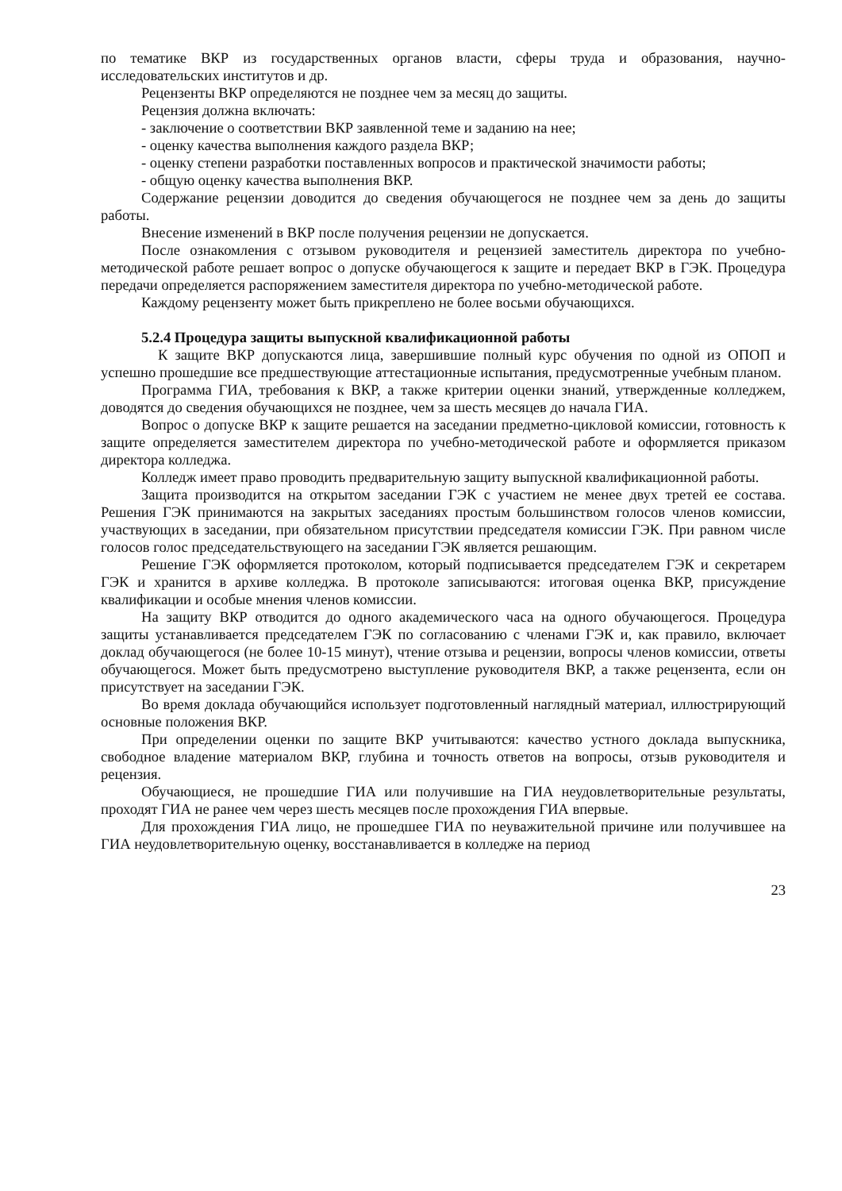по тематике ВКР из государственных органов власти, сферы труда и образования, научно-исследовательских институтов и др.
Рецензенты ВКР определяются не позднее чем за месяц до защиты.
Рецензия должна включать:
- заключение о соответствии ВКР заявленной теме и заданию на нее;
- оценку качества выполнения каждого раздела ВКР;
- оценку степени разработки поставленных вопросов и практической значимости работы;
- общую оценку качества выполнения ВКР.
Содержание рецензии доводится до сведения обучающегося не позднее чем за день до защиты работы.
Внесение изменений в ВКР после получения рецензии не допускается.
После ознакомления с отзывом руководителя и рецензией заместитель директора по учебно-методической работе решает вопрос о допуске обучающегося к защите и передает ВКР в ГЭК. Процедура передачи определяется распоряжением заместителя директора по учебно-методической работе.
Каждому рецензенту может быть прикреплено не более восьми обучающихся.
5.2.4 Процедура защиты выпускной квалификационной работы
К защите ВКР допускаются лица, завершившие полный курс обучения по одной из ОПОП и успешно прошедшие все предшествующие аттестационные испытания, предусмотренные учебным планом.
Программа ГИА, требования к ВКР, а также критерии оценки знаний, утвержденные колледжем, доводятся до сведения обучающихся не позднее, чем за шесть месяцев до начала ГИА.
Вопрос о допуске ВКР к защите решается на заседании предметно-цикловой комиссии, готовность к защите определяется заместителем директора по учебно-методической работе и оформляется приказом директора колледжа.
Колледж имеет право проводить предварительную защиту выпускной квалификационной работы.
Защита производится на открытом заседании ГЭК с участием не менее двух третей ее состава. Решения ГЭК принимаются на закрытых заседаниях простым большинством голосов членов комиссии, участвующих в заседании, при обязательном присутствии председателя комиссии ГЭК. При равном числе голосов голос председательствующего на заседании ГЭК является решающим.
Решение ГЭК оформляется протоколом, который подписывается председателем ГЭК и секретарем ГЭК и хранится в архиве колледжа. В протоколе записываются: итоговая оценка ВКР, присуждение квалификации и особые мнения членов комиссии.
На защиту ВКР отводится до одного академического часа на одного обучающегося. Процедура защиты устанавливается председателем ГЭК по согласованию с членами ГЭК и, как правило, включает доклад обучающегося (не более 10-15 минут), чтение отзыва и рецензии, вопросы членов комиссии, ответы обучающегося. Может быть предусмотрено выступление руководителя ВКР, а также рецензента, если он присутствует на заседании ГЭК.
Во время доклада обучающийся использует подготовленный наглядный материал, иллюстрирующий основные положения ВКР.
При определении оценки по защите ВКР учитываются: качество устного доклада выпускника, свободное владение материалом ВКР, глубина и точность ответов на вопросы, отзыв руководителя и рецензия.
Обучающиеся, не прошедшие ГИА или получившие на ГИА неудовлетворительные результаты, проходят ГИА не ранее чем через шесть месяцев после прохождения ГИА впервые.
Для прохождения ГИА лицо, не прошедшее ГИА по неуважительной причине или получившее на ГИА неудовлетворительную оценку, восстанавливается в колледже на период
23